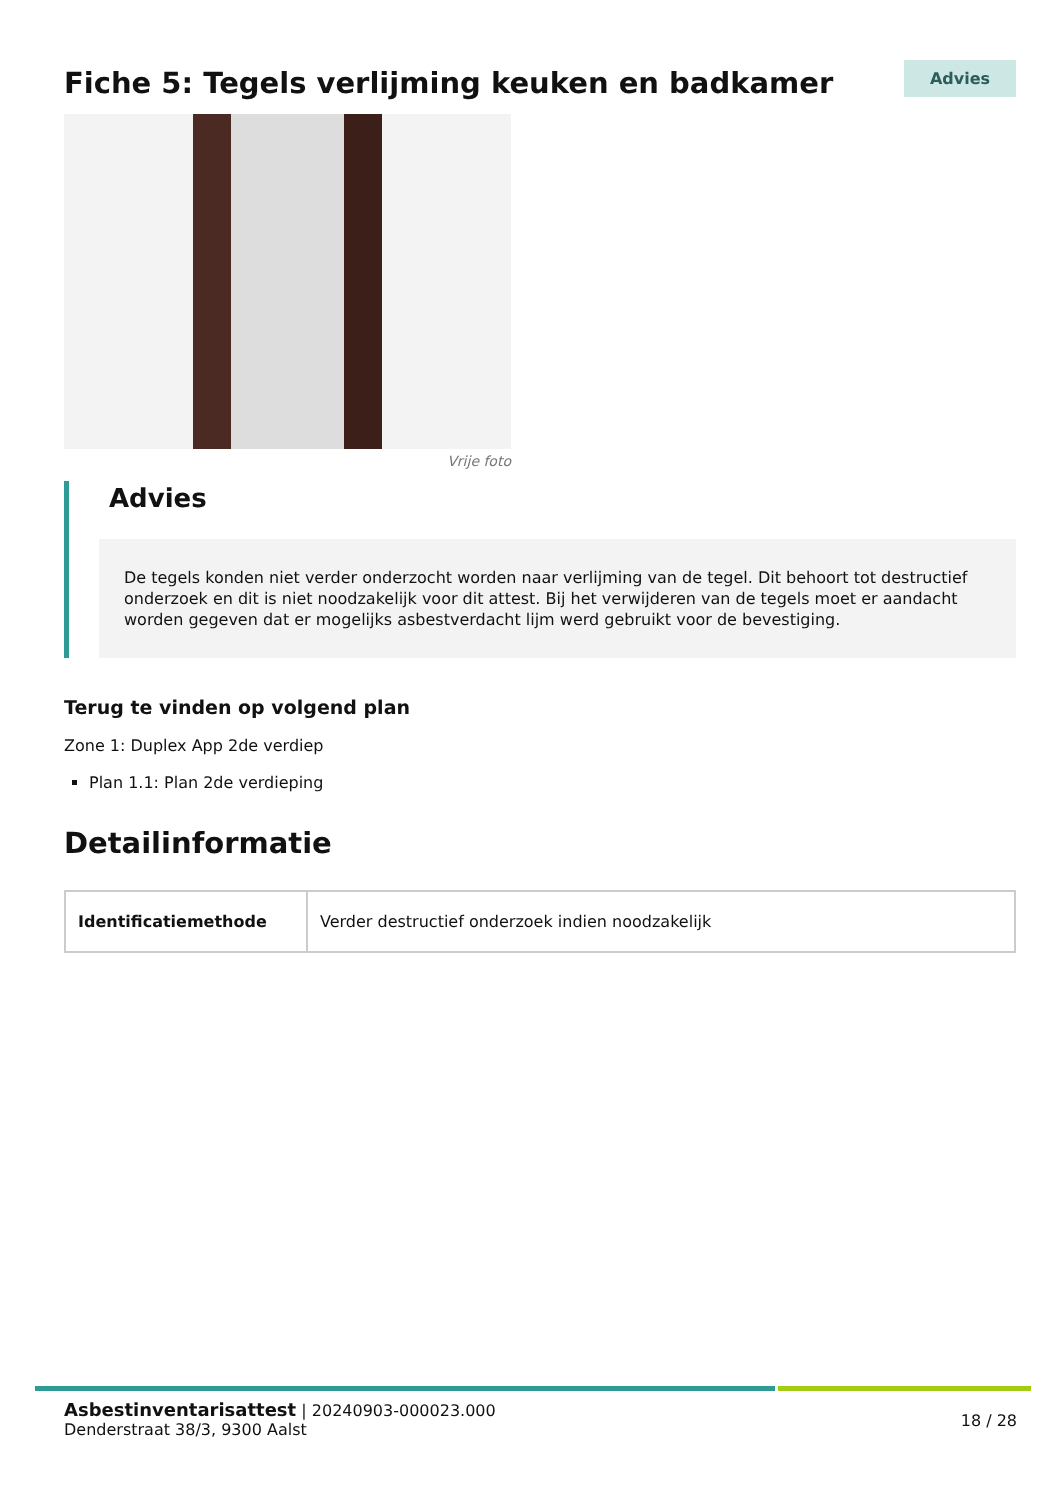Fiche 5: Tegels verlijming keuken en badkamer
Advies
Vrije foto
Advies
De tegels konden niet verder onderzocht worden naar verlijming van de tegel. Dit behoort tot destructief onderzoek en dit is niet noodzakelijk voor dit attest. Bij het verwijderen van de tegels moet er aandacht worden gegeven dat er mogelijks asbestverdacht lijm werd gebruikt voor de bevestiging.
Terug te vinden op volgend plan
Zone 1: Duplex App 2de verdiep
Plan 1.1: Plan 2de verdieping
Detailinformatie
| Identificatiemethode | Verder destructief onderzoek indien noodzakelijk |
Asbestinventarisattest | 20240903-000023.000
Denderstraat 38/3, 9300 Aalst
18 / 28